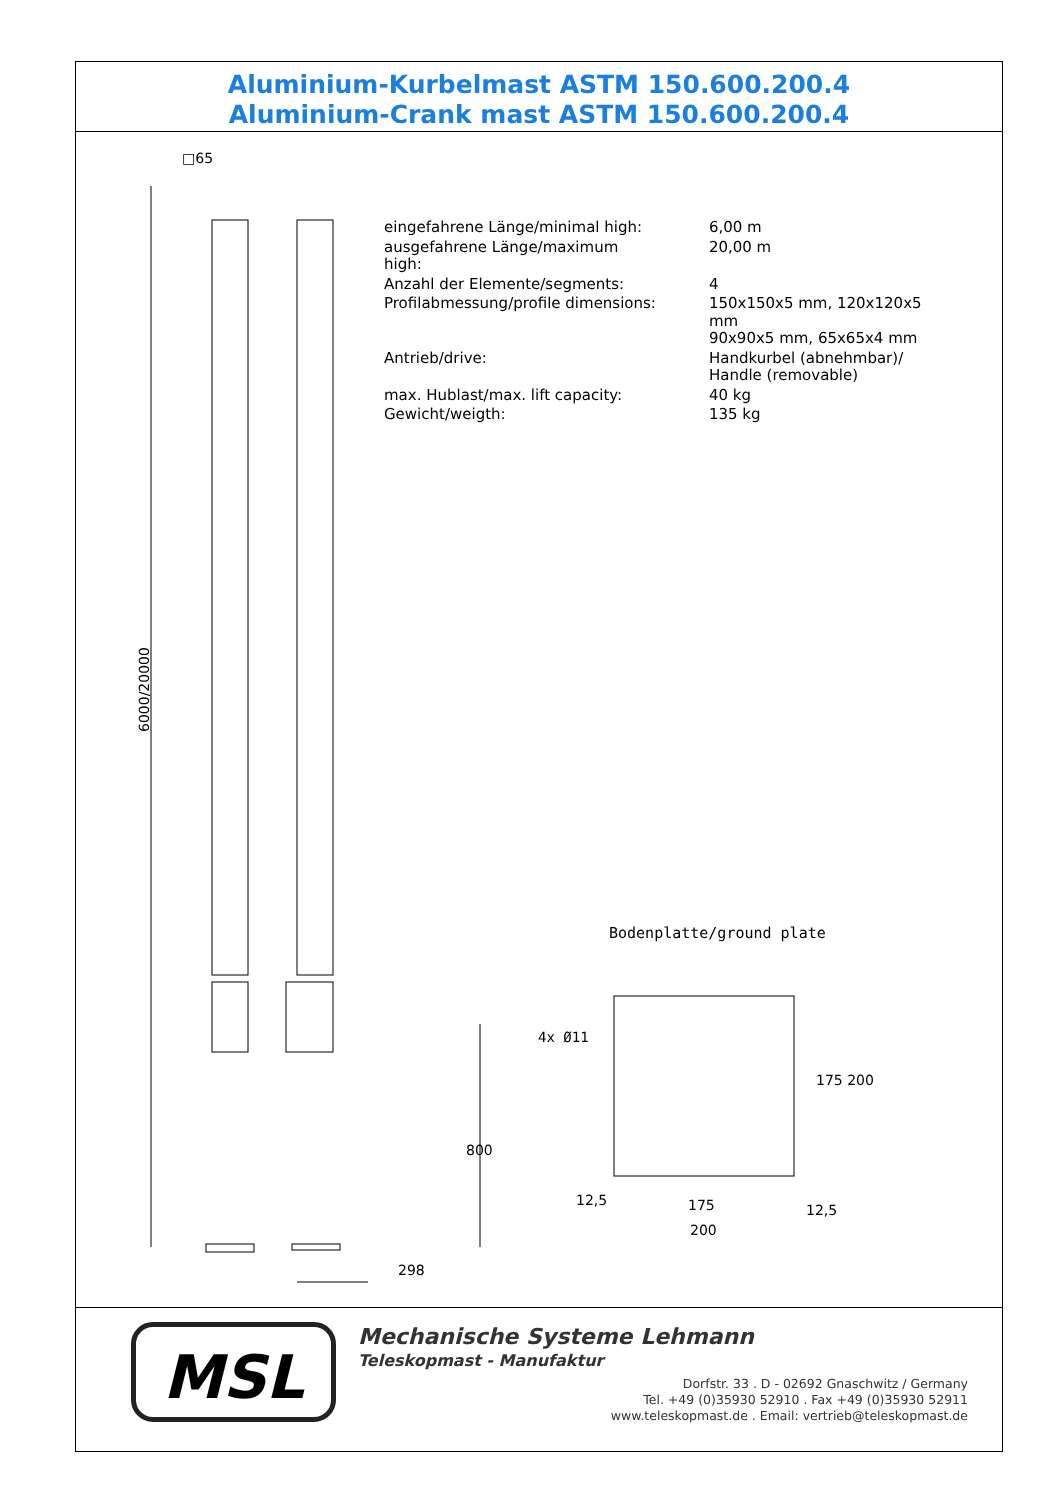Aluminium-Kurbelmast ASTM 150.600.200.4
Aluminium-Crank mast ASTM 150.600.200.4
□65
6000/20000
298
800
| eingefahrene Länge/minimal high: | 6,00 m |
| ausgefahrene Länge/maximum high: | 20,00 m |
| Anzahl der Elemente/segments: | 4 |
| Profilabmessung/profile dimensions: | 150x150x5 mm, 120x120x5 mm 90x90x5 mm, 65x65x4 mm |
| Antrieb/drive: | Handkurbel (abnehmbar)/ Handle (removable) |
| max. Hublast/max. lift capacity: | 40 kg |
| Gewicht/weigth: | 135 kg |
Bodenplatte/ground plate
4x Ø11
175 200
12,5 175
200
12,5
MSL
Mechanische Systeme Lehmann
Teleskopmast - Manufaktur
Dorfstr. 33 . D - 02692 Gnaschwitz / Germany
Tel. +49 (0)35930 52910 . Fax +49 (0)35930 52911
www.teleskopmast.de . Email: vertrieb@teleskopmast.de